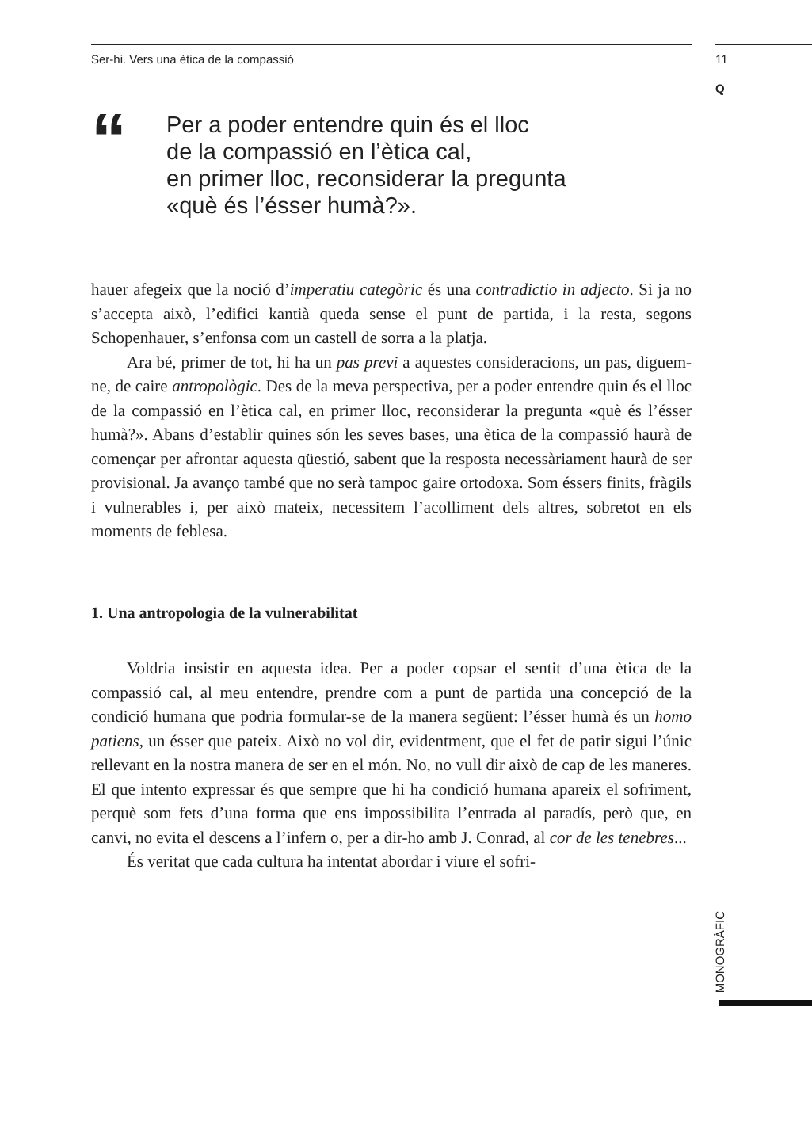Ser-hi. Vers una ètica de la compassió
11
Q
“
Per a poder entendre quin és el lloc
de la compassió en l’ètica cal,
en primer lloc, reconsiderar la pregunta
«què és l’ésser humà?».
hauer afegeix que la noció d’imperatiu categòric és una contradictio in adjecto. Si ja no s’accepta això, l’edifici kantià queda sense el punt de partida, i la resta, segons Schopenhauer, s’enfonsa com un castell de sorra a la platja.
Ara bé, primer de tot, hi ha un pas previ a aquestes consideracions, un pas, diguem-ne, de caire antropològic. Des de la meva perspectiva, per a poder entendre quin és el lloc de la compassió en l’ètica cal, en primer lloc, reconsiderar la pregunta «què és l’ésser humà?». Abans d’establir quines són les seves bases, una ètica de la compassió haurà de començar per afrontar aquesta qüestió, sabent que la resposta necessàriament haurà de ser provisional. Ja avanço també que no serà tampoc gaire ortodoxa. Som éssers finits, fràgils i vulnerables i, per això mateix, necessitem l’acolliment dels altres, sobretot en els moments de feblesa.
1. Una antropologia de la vulnerabilitat
Voldria insistir en aquesta idea. Per a poder copsar el sentit d’una ètica de la compassió cal, al meu entendre, prendre com a punt de partida una concepció de la condició humana que podria formular-se de la manera següent: l’ésser humà és un homo patiens, un ésser que pateix. Això no vol dir, evidentment, que el fet de patir sigui l’únic rellevant en la nostra manera de ser en el món. No, no vull dir això de cap de les maneres. El que intento expressar és que sempre que hi ha condició humana apareix el sofriment, perquè som fets d’una forma que ens impossibilita l’entrada al paradís, però que, en canvi, no evita el descens a l’infern o, per a dir-ho amb J. Conrad, al cor de les tenebres...
És veritat que cada cultura ha intentat abordar i viure el sofri-
MONOGRÀFIC